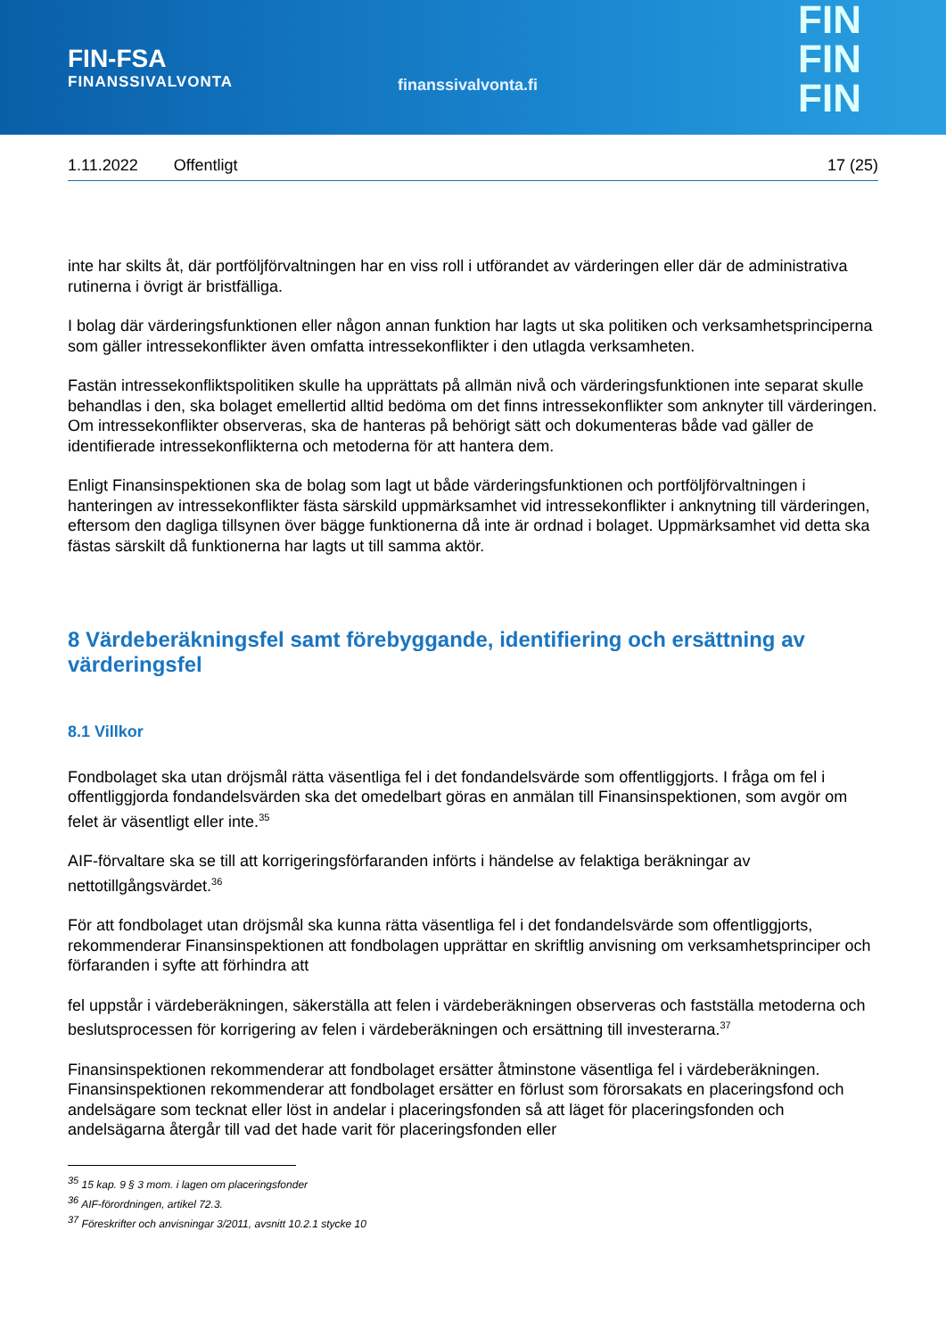FIN-FSA
FINANSSIVALVONTA
finanssivalvonta.fi
FIN
FIN
FIN
1.11.2022 Offentligt 17 (25)
inte har skilts åt, där portföljförvaltningen har en viss roll i utförandet av värderingen eller där de administrativa rutinerna i övrigt är bristfälliga.
I bolag där värderingsfunktionen eller någon annan funktion har lagts ut ska politiken och verksamhetsprinciperna som gäller intressekonflikter även omfatta intressekonflikter i den utlagda verksamheten.
Fastän intressekonfliktspolitiken skulle ha upprättats på allmän nivå och värderingsfunktionen inte separat skulle behandlas i den, ska bolaget emellertid alltid bedöma om det finns intressekonflikter som anknyter till värderingen. Om intressekonflikter observeras, ska de hanteras på behörigt sätt och dokumenteras både vad gäller de identifierade intressekonflikterna och metoderna för att hantera dem.
Enligt Finansinspektionen ska de bolag som lagt ut både värderingsfunktionen och portföljförvalt­ningen i hanteringen av intressekonflikter fästa särskild uppmärksamhet vid intressekonflikter i anknytning till värderingen, eftersom den dagliga tillsynen över bägge funktionerna då inte är ordnad i bolaget. Uppmärksamhet vid detta ska fästas särskilt då funktionerna har lagts ut till samma aktör.
8 Värdeberäkningsfel samt förebyggande, identifiering och ersättning av värderingsfel
8.1 Villkor
Fondbolaget ska utan dröjsmål rätta väsentliga fel i det fondandelsvärde som offentliggjorts. I fråga om fel i offentliggjorda fondandelsvärden ska det omedelbart göras en anmälan till Finansinspektionen, som avgör om felet är väsentligt eller inte.<sup>35</sup>
AIF-förvaltare ska se till att korrigeringsförfaranden införts i händelse av felaktiga beräkningar av nettotillgångsvärdet.<sup>36</sup>
För att fondbolaget utan dröjsmål ska kunna rätta väsentliga fel i det fondandelsvärde som offentliggjorts, rekommenderar Finansinspektionen att fondbolagen upprättar en skriftlig anvisning om verksamhetsprinciper och förfaranden i syfte att förhindra att
fel uppstår i värdeberäkningen, säkerställa att felen i värdeberäkningen observeras och fastställa metoderna och beslutsprocessen för korrigering av felen i värdeberäkningen och ersättning till investerarna.<sup>37</sup>
Finansinspektionen rekommenderar att fondbolaget ersätter åtminstone väsentliga fel i värde­beräkningen. Finansinspektionen rekommenderar att fondbolaget ersätter en förlust som förorsakats en placeringsfond och andelsägare som tecknat eller löst in andelar i placeringsfonden så att läget för placeringsfonden och andelsägarna återgår till vad det hade varit för placeringsfonden eller
<sup>35</sup> 15 kap. 9 § 3 mom. i lagen om placeringsfonder
<sup>36</sup> AIF-förordningen, artikel 72.3.
<sup>37</sup> Föreskrifter och anvisningar 3/2011, avsnitt 10.2.1 stycke 10